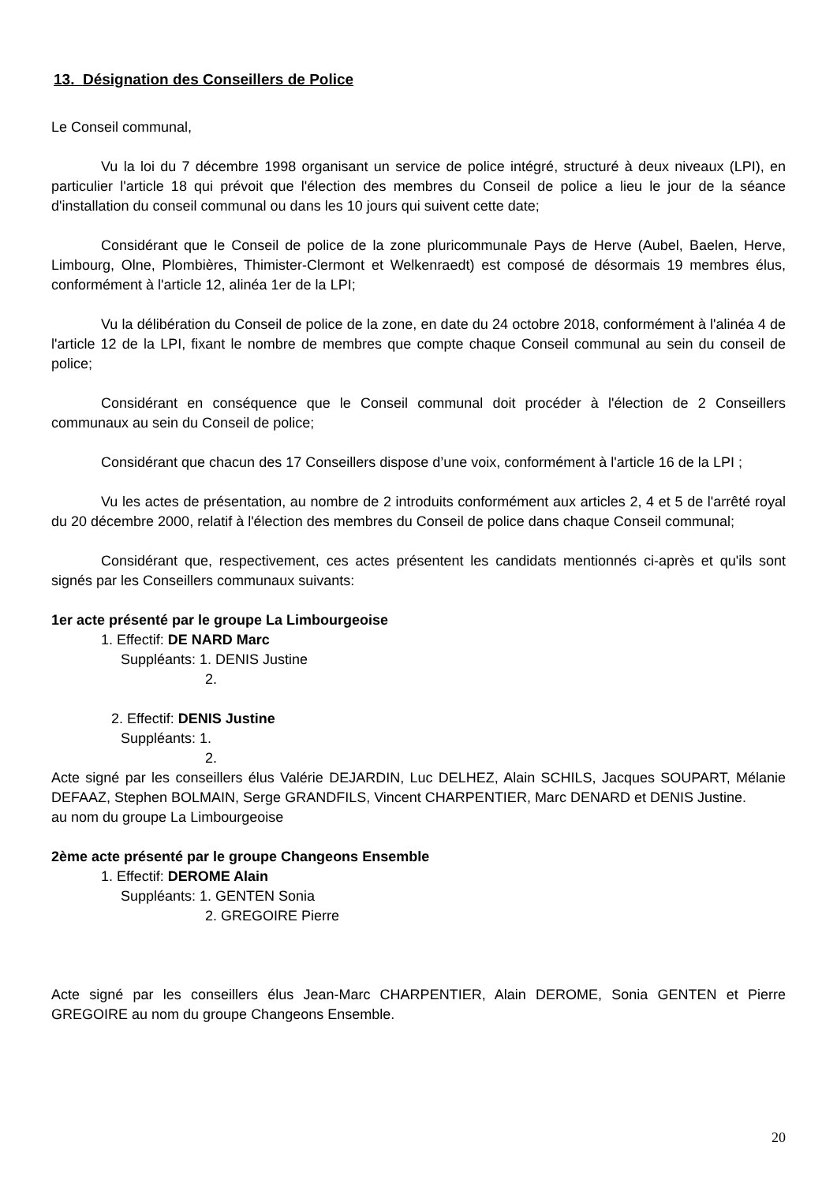13. Désignation des Conseillers de Police
Le Conseil communal,
Vu la loi du 7 décembre 1998 organisant un service de police intégré, structuré à deux niveaux (LPI), en particulier l'article 18 qui prévoit que l'élection des membres du Conseil de police a lieu le jour de la séance d'installation du conseil communal ou dans les 10 jours qui suivent cette date;
Considérant que le Conseil de police de la zone pluricommunale Pays de Herve (Aubel, Baelen, Herve, Limbourg, Olne, Plombières, Thimister-Clermont et Welkenraedt) est composé de désormais 19 membres élus, conformément à l'article 12, alinéa 1er de la LPI;
Vu la délibération du Conseil de police de la zone, en date du 24 octobre 2018, conformément à l'alinéa 4 de l'article 12 de la LPI, fixant le nombre de membres que compte chaque Conseil communal au sein du conseil de police;
Considérant en conséquence que le Conseil communal doit procéder à l'élection de 2 Conseillers communaux au sein du Conseil de police;
Considérant que chacun des 17 Conseillers dispose d’une voix, conformément à l'article 16 de la LPI ;
Vu les actes de présentation, au nombre de 2 introduits conformément aux articles 2, 4 et 5 de l'arrêté royal du 20 décembre 2000, relatif à l'élection des membres du Conseil de police dans chaque Conseil communal;
Considérant que, respectivement, ces actes présentent les candidats mentionnés ci-après et qu'ils sont signés par les Conseillers communaux suivants:
1er acte présenté par le groupe La Limbourgeoise
1. Effectif: DE NARD Marc
Suppléants: 1. DENIS Justine
2.
2. Effectif: DENIS Justine
Suppléants: 1.
2.
Acte signé par les conseillers élus Valérie DEJARDIN, Luc DELHEZ, Alain SCHILS, Jacques SOUPART, Mélanie DEFAAZ, Stephen BOLMAIN, Serge GRANDFILS, Vincent CHARPENTIER, Marc DENARD et DENIS Justine.
au nom du groupe La Limbourgeoise
2ème acte présenté par le groupe Changeons Ensemble
1. Effectif: DEROME Alain
Suppléants: 1. GENTEN Sonia
2. GREGOIRE Pierre
Acte signé par les conseillers élus Jean-Marc CHARPENTIER, Alain DEROME, Sonia GENTEN et Pierre GREGOIRE au nom du groupe Changeons Ensemble.
20